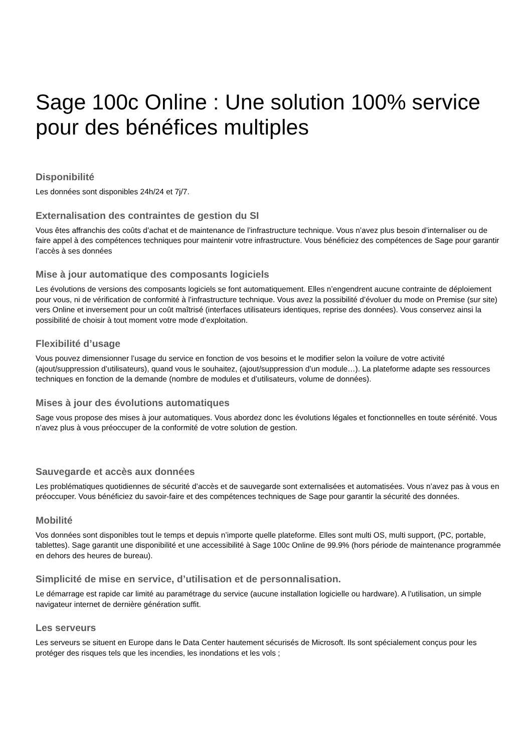Sage 100c Online : Une solution 100% service pour des bénéfices multiples
Disponibilité
Les données sont disponibles 24h/24 et 7j/7.
Externalisation des contraintes de gestion du SI
Vous êtes affranchis des coûts d’achat et de maintenance de l’infrastructure technique. Vous n’avez plus besoin d’internaliser ou de faire appel à des compétences techniques pour maintenir votre infrastructure. Vous bénéficiez des compétences de Sage pour garantir l’accès à ses données
Mise à jour automatique des composants logiciels
Les évolutions de versions des composants logiciels se font automatiquement. Elles n’engendrent aucune contrainte de déploiement pour vous, ni de vérification de conformité à l’infrastructure technique. Vous avez la possibilité d’évoluer du mode on Premise (sur site) vers Online et inversement pour un coût maîtrisé (interfaces utilisateurs identiques, reprise des données). Vous conservez ainsi la possibilité de choisir à tout moment votre mode d’exploitation.
Flexibilité d’usage
Vous pouvez dimensionner l’usage du service en fonction de vos besoins et le modifier selon la voilure de votre activité (ajout/suppression d’utilisateurs), quand vous le souhaitez, (ajout/suppression d’un module…). La plateforme adapte ses ressources techniques en fonction de la demande (nombre de modules et d’utilisateurs, volume de données).
Mises à jour des évolutions automatiques
Sage vous propose des mises à jour automatiques. Vous abordez donc les évolutions légales et fonctionnelles en toute sérénité. Vous n’avez plus à vous préoccuper de la conformité de votre solution de gestion.
Sauvegarde et accès aux données
Les problématiques quotidiennes de sécurité d’accès et de sauvegarde sont externalisées et automatisées. Vous n’avez pas à vous en préoccuper. Vous bénéficiez du savoir-faire et des compétences techniques de Sage pour garantir la sécurité des données.
Mobilité
Vos données sont disponibles tout le temps et depuis n’importe quelle plateforme. Elles sont multi OS, multi support, (PC, portable, tablettes). Sage garantit une disponibilité et une accessibilité à Sage 100c Online de 99.9% (hors période de maintenance programmée en dehors des heures de bureau).
Simplicité de mise en service, d’utilisation et de personnalisation.
Le démarrage est rapide car limité au paramétrage du service (aucune installation logicielle ou hardware). A l’utilisation, un simple navigateur internet de dernière génération suffit.
Les serveurs
Les serveurs se situent en Europe dans le Data Center hautement sécurisés de Microsoft. Ils sont spécialement conçus pour les protéger des risques tels que les incendies, les inondations et les vols ;